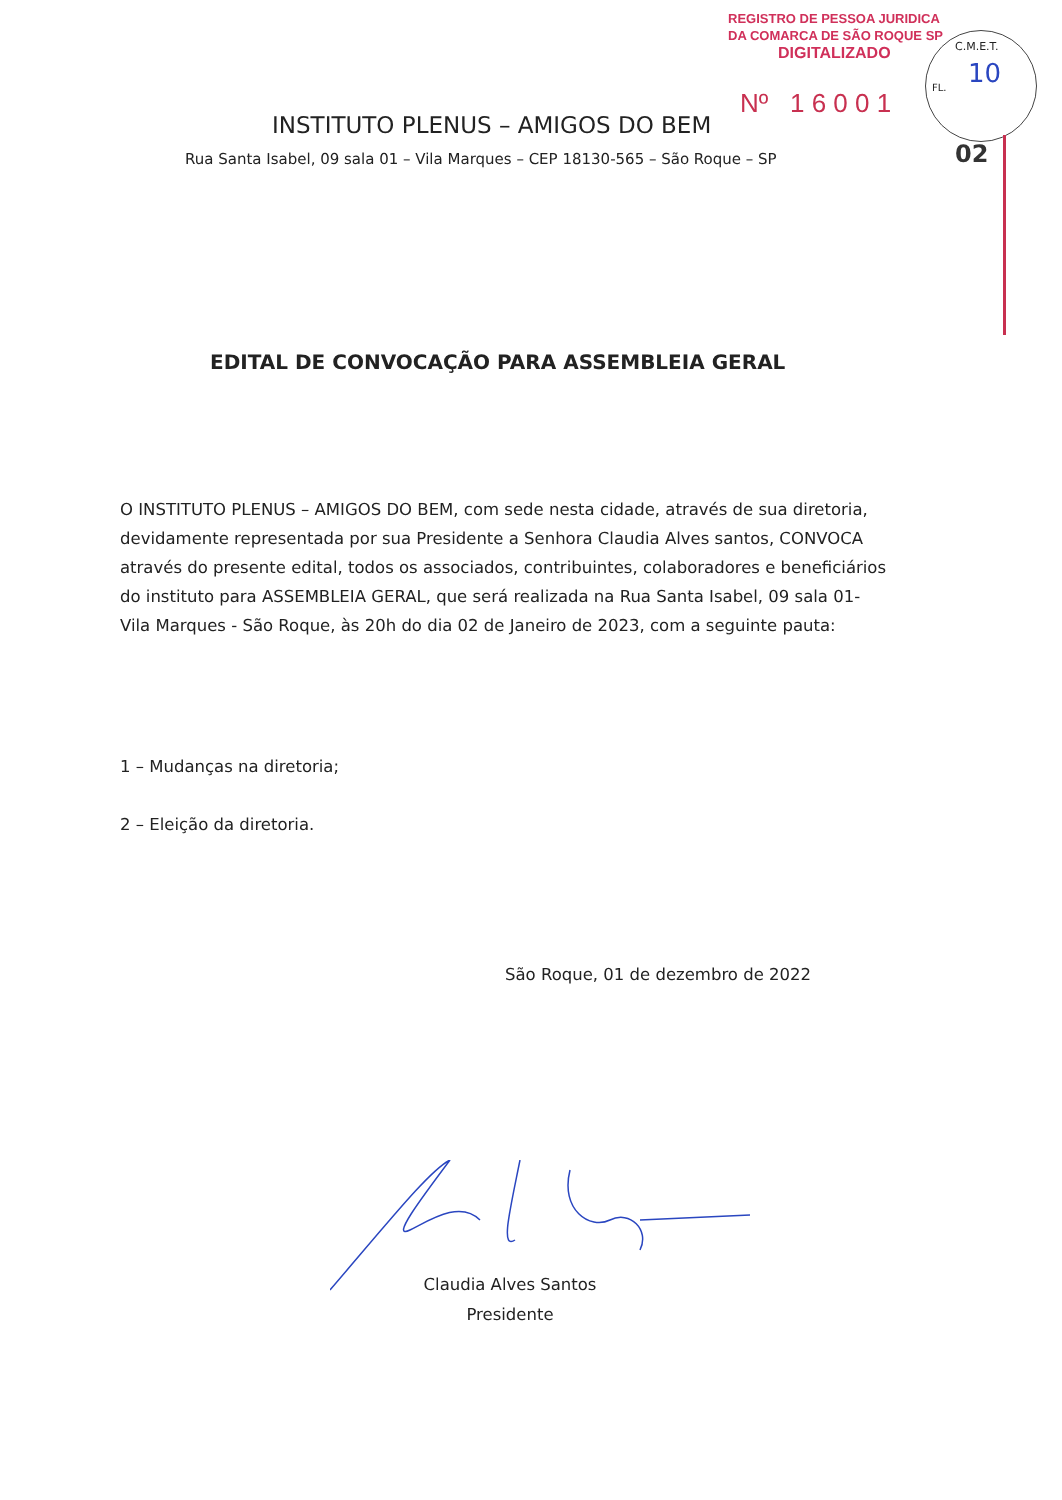REGISTRO DE PESSOA JURIDICA
DA COMARCA DE SÃO ROQUE SP
DIGITALIZADO
Nº 1 6 0 0 1
C.M.E.T.
FL. 10
02
INSTITUTO PLENUS – AMIGOS DO BEM
Rua Santa Isabel, 09 sala 01 – Vila Marques – CEP 18130-565 – São Roque – SP
EDITAL DE CONVOCAÇÃO PARA ASSEMBLEIA GERAL
O INSTITUTO PLENUS – AMIGOS DO BEM, com sede nesta cidade, através de sua diretoria, devidamente representada por sua Presidente a Senhora Claudia Alves santos, CONVOCA através do presente edital, todos os associados, contribuintes, colaboradores e beneficiários do instituto para ASSEMBLEIA GERAL, que será realizada na Rua Santa Isabel, 09 sala 01- Vila Marques - São Roque, às 20h do dia 02 de Janeiro de 2023, com a seguinte pauta:
1 – Mudanças na diretoria;
2 – Eleição da diretoria.
São Roque, 01 de dezembro de 2022
Claudia Alves Santos
Presidente